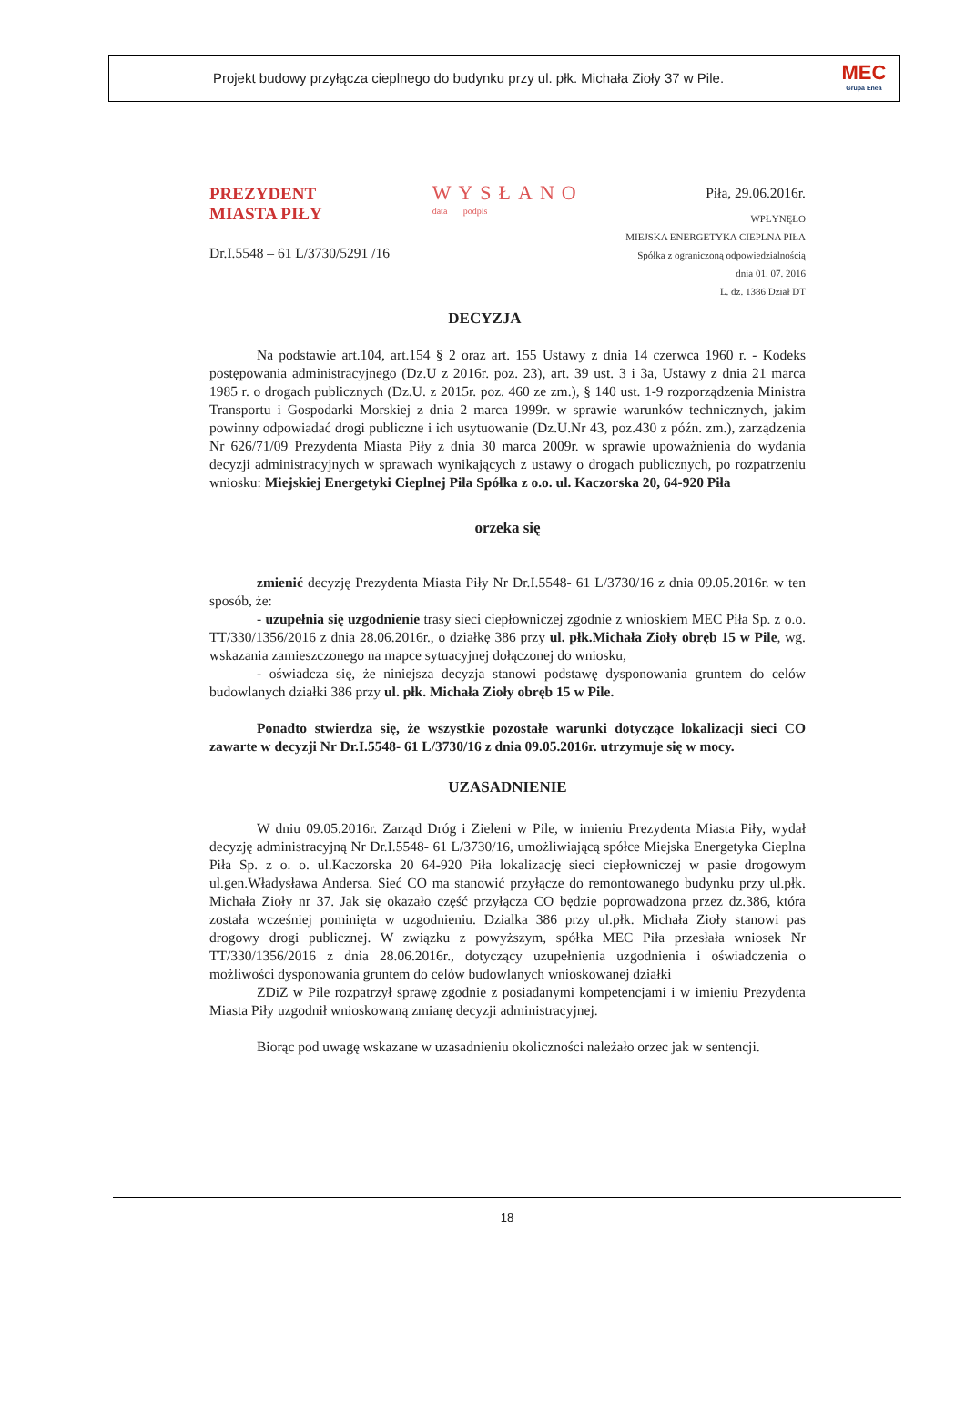Projekt budowy przyłącza cieplnego do budynku przy ul. płk. Michała Zioły 37 w Pile.
MEC
Grupa Enea
PREZYDENT
MIASTA PIŁY
Dr.I.5548 – 61 L/3730/5291 /16
WYSŁANO
data podpis
Piła, 29.06.2016r.
WPŁYNĘŁO
MIEJSKA ENERGETYKA CIEPLNA PIŁA
Spółka z ograniczoną odpowiedzialnością
dnia 01. 07. 2016
L. dz. 1386 Dział DT
DECYZJA
Na podstawie art.104, art.154 § 2 oraz art. 155 Ustawy z dnia 14 czerwca 1960 r. - Kodeks postępowania administracyjnego (Dz.U z 2016r. poz. 23), art. 39 ust. 3 i 3a, Ustawy z dnia 21 marca 1985 r. o drogach publicznych (Dz.U. z 2015r. poz. 460 ze zm.), § 140 ust. 1-9 rozporządzenia Ministra Transportu i Gospodarki Morskiej z dnia 2 marca 1999r. w sprawie warunków technicznych, jakim powinny odpowiadać drogi publiczne i ich usytuowanie (Dz.U.Nr 43, poz.430 z późn. zm.), zarządzenia Nr 626/71/09 Prezydenta Miasta Piły z dnia 30 marca 2009r. w sprawie upoważnienia do wydania decyzji administracyjnych w sprawach wynikających z ustawy o drogach publicznych, po rozpatrzeniu wniosku: Miejskiej Energetyki Cieplnej Piła Spółka z o.o. ul. Kaczorska 20, 64-920 Piła
orzeka się
zmienić decyzję Prezydenta Miasta Piły Nr Dr.I.5548- 61 L/3730/16 z dnia 09.05.2016r. w ten sposób, że:
- uzupełnia się uzgodnienie trasy sieci ciepłowniczej zgodnie z wnioskiem MEC Piła Sp. z o.o. TT/330/1356/2016 z dnia 28.06.2016r., o działkę 386 przy ul. płk.Michała Zioły obręb 15 w Pile, wg. wskazania zamieszczonego na mapce sytuacyjnej dołączonej do wniosku,
- oświadcza się, że niniejsza decyzja stanowi podstawę dysponowania gruntem do celów budowlanych działki 386 przy ul. płk. Michała Zioły obręb 15 w Pile.
Ponadto stwierdza się, że wszystkie pozostałe warunki dotyczące lokalizacji sieci CO zawarte w decyzji Nr Dr.I.5548- 61 L/3730/16 z dnia 09.05.2016r. utrzymuje się w mocy.
UZASADNIENIE
W dniu 09.05.2016r. Zarząd Dróg i Zieleni w Pile, w imieniu Prezydenta Miasta Piły, wydał decyzję administracyjną Nr Dr.I.5548- 61 L/3730/16, umożliwiającą spółce Miejska Energetyka Cieplna Piła Sp. z o. o. ul.Kaczorska 20 64-920 Piła lokalizację sieci ciepłowniczej w pasie drogowym ul.gen.Władysława Andersa. Sieć CO ma stanowić przyłącze do remontowanego budynku przy ul.płk. Michała Zioły nr 37. Jak się okazało część przyłącza CO będzie poprowadzona przez dz.386, która została wcześniej pominięta w uzgodnieniu. Dzialka 386 przy ul.płk. Michała Zioły stanowi pas drogowy drogi publicznej. W związku z powyższym, spółka MEC Piła przesłała wniosek Nr TT/330/1356/2016 z dnia 28.06.2016r., dotyczący uzupełnienia uzgodnienia i oświadczenia o możliwości dysponowania gruntem do celów budowlanych wnioskowanej działki
ZDiZ w Pile rozpatrzył sprawę zgodnie z posiadanymi kompetencjami i w imieniu Prezydenta Miasta Piły uzgodnił wnioskowaną zmianę decyzji administracyjnej.
Biorąc pod uwagę wskazane w uzasadnieniu okoliczności należało orzec jak w sentencji.
18